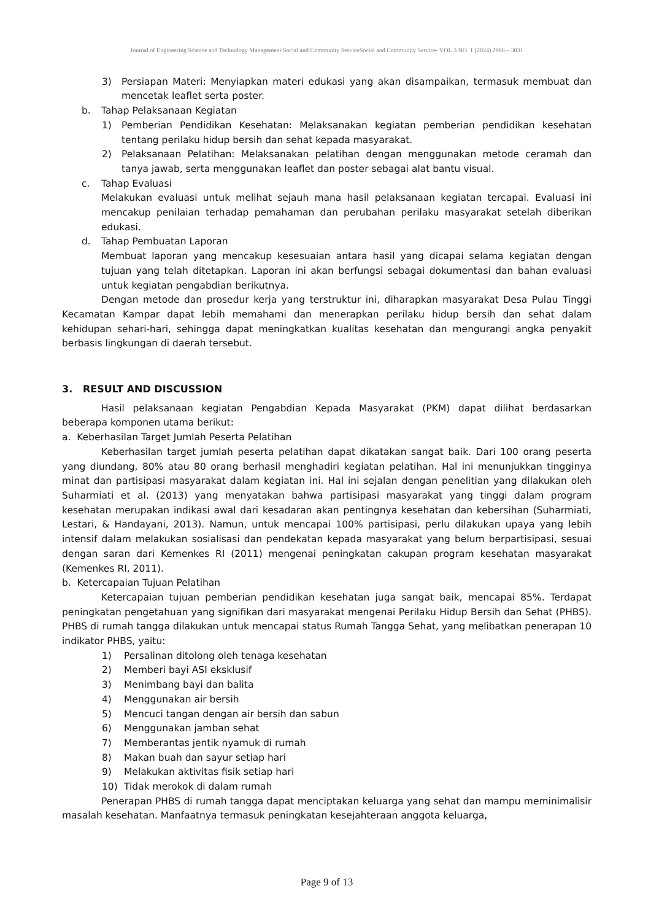Journal of Engineering Science and Technology Management Social and Community ServiceSocial and Community Service- VOL.3 NO. 1 (2024) 2986 – 3031
3) Persiapan Materi: Menyiapkan materi edukasi yang akan disampaikan, termasuk membuat dan mencetak leaflet serta poster.
b. Tahap Pelaksanaan Kegiatan
1) Pemberian Pendidikan Kesehatan: Melaksanakan kegiatan pemberian pendidikan kesehatan tentang perilaku hidup bersih dan sehat kepada masyarakat.
2) Pelaksanaan Pelatihan: Melaksanakan pelatihan dengan menggunakan metode ceramah dan tanya jawab, serta menggunakan leaflet dan poster sebagai alat bantu visual.
c. Tahap Evaluasi
Melakukan evaluasi untuk melihat sejauh mana hasil pelaksanaan kegiatan tercapai. Evaluasi ini mencakup penilaian terhadap pemahaman dan perubahan perilaku masyarakat setelah diberikan edukasi.
d. Tahap Pembuatan Laporan
Membuat laporan yang mencakup kesesuaian antara hasil yang dicapai selama kegiatan dengan tujuan yang telah ditetapkan. Laporan ini akan berfungsi sebagai dokumentasi dan bahan evaluasi untuk kegiatan pengabdian berikutnya.
Dengan metode dan prosedur kerja yang terstruktur ini, diharapkan masyarakat Desa Pulau Tinggi Kecamatan Kampar dapat lebih memahami dan menerapkan perilaku hidup bersih dan sehat dalam kehidupan sehari-hari, sehingga dapat meningkatkan kualitas kesehatan dan mengurangi angka penyakit berbasis lingkungan di daerah tersebut.
3. RESULT AND DISCUSSION
Hasil pelaksanaan kegiatan Pengabdian Kepada Masyarakat (PKM) dapat dilihat berdasarkan beberapa komponen utama berikut:
a. Keberhasilan Target Jumlah Peserta Pelatihan
Keberhasilan target jumlah peserta pelatihan dapat dikatakan sangat baik. Dari 100 orang peserta yang diundang, 80% atau 80 orang berhasil menghadiri kegiatan pelatihan. Hal ini menunjukkan tingginya minat dan partisipasi masyarakat dalam kegiatan ini. Hal ini sejalan dengan penelitian yang dilakukan oleh Suharmiati et al. (2013) yang menyatakan bahwa partisipasi masyarakat yang tinggi dalam program kesehatan merupakan indikasi awal dari kesadaran akan pentingnya kesehatan dan kebersihan (Suharmiati, Lestari, & Handayani, 2013). Namun, untuk mencapai 100% partisipasi, perlu dilakukan upaya yang lebih intensif dalam melakukan sosialisasi dan pendekatan kepada masyarakat yang belum berpartisipasi, sesuai dengan saran dari Kemenkes RI (2011) mengenai peningkatan cakupan program kesehatan masyarakat (Kemenkes RI, 2011).
b. Ketercapaian Tujuan Pelatihan
Ketercapaian tujuan pemberian pendidikan kesehatan juga sangat baik, mencapai 85%. Terdapat peningkatan pengetahuan yang signifikan dari masyarakat mengenai Perilaku Hidup Bersih dan Sehat (PHBS). PHBS di rumah tangga dilakukan untuk mencapai status Rumah Tangga Sehat, yang melibatkan penerapan 10 indikator PHBS, yaitu:
1) Persalinan ditolong oleh tenaga kesehatan
2) Memberi bayi ASI eksklusif
3) Menimbang bayi dan balita
4) Menggunakan air bersih
5) Mencuci tangan dengan air bersih dan sabun
6) Menggunakan jamban sehat
7) Memberantas jentik nyamuk di rumah
8) Makan buah dan sayur setiap hari
9) Melakukan aktivitas fisik setiap hari
10) Tidak merokok di dalam rumah
Penerapan PHBS di rumah tangga dapat menciptakan keluarga yang sehat dan mampu meminimalisir masalah kesehatan. Manfaatnya termasuk peningkatan kesejahteraan anggota keluarga,
Page 9 of 13